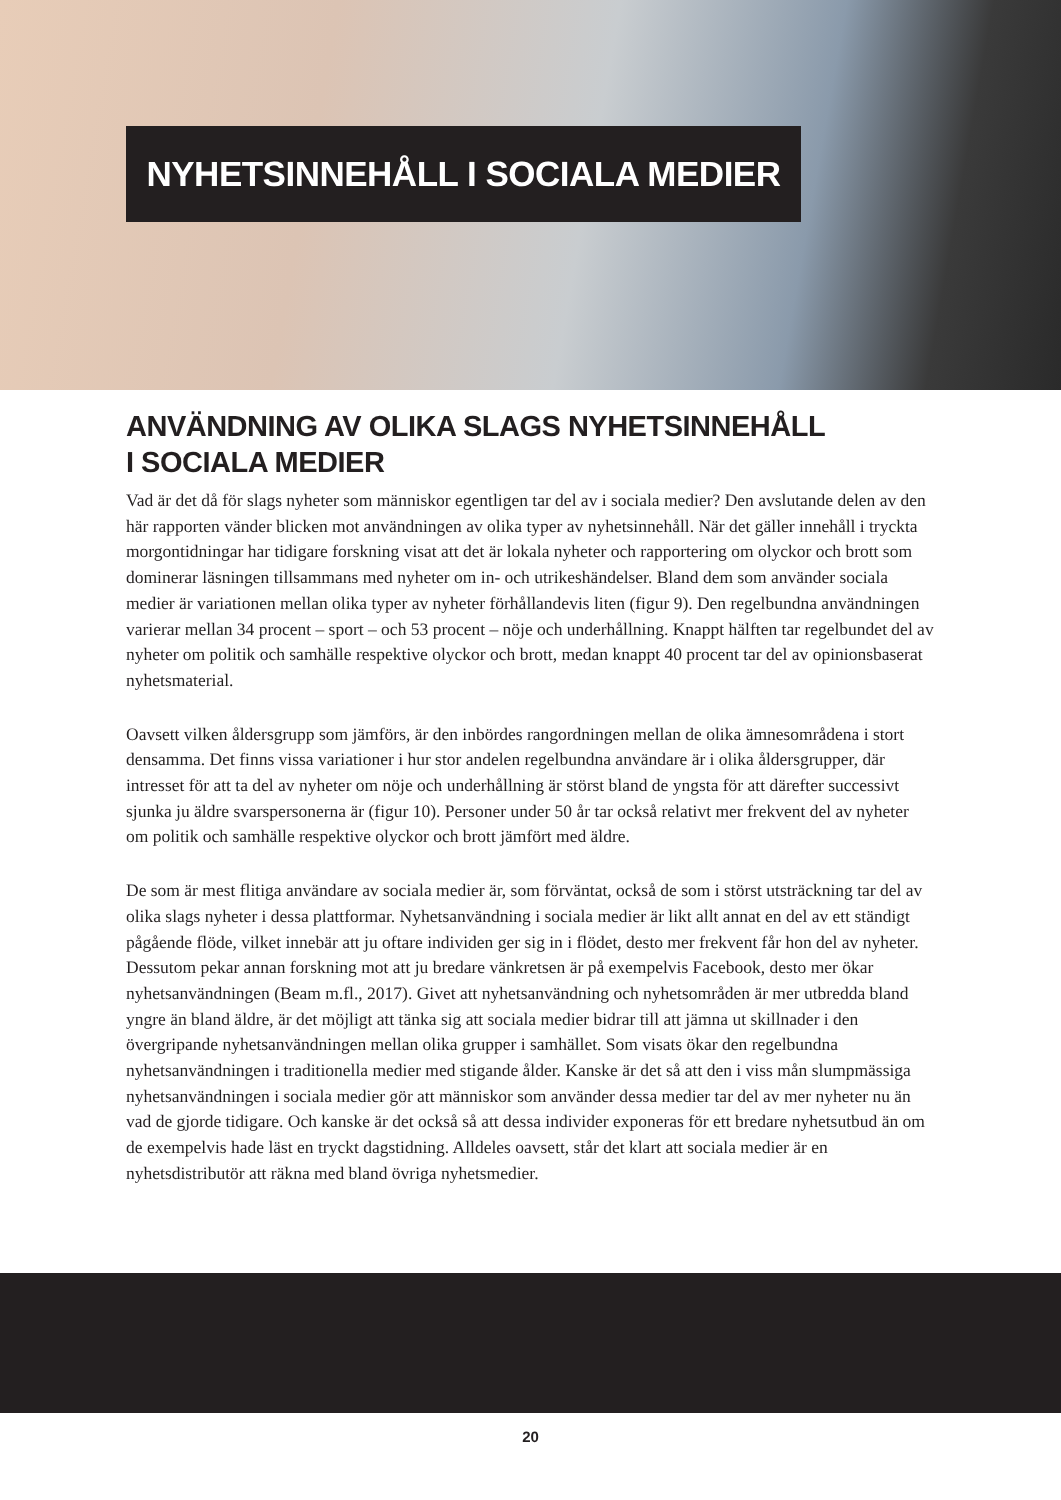NYHETSINNEHÅLL I SOCIALA MEDIER
ANVÄNDNING AV OLIKA SLAGS NYHETSINNEHÅLL
I SOCIALA MEDIER
Vad är det då för slags nyheter som människor egentligen tar del av i sociala medier? Den avslutande delen av den här rapporten vänder blicken mot användningen av olika typer av nyhetsinnehåll. När det gäller innehåll i tryckta morgontidningar har tidigare forskning visat att det är lokala nyheter och rapportering om olyckor och brott som dominerar läsningen tillsammans med nyheter om in- och utrikeshändelser. Bland dem som använder sociala medier är variationen mellan olika typer av nyheter förhållandevis liten (figur 9). Den regelbundna användningen varierar mellan 34 procent – sport – och 53 procent – nöje och underhållning. Knappt hälften tar regelbundet del av nyheter om politik och samhälle respektive olyckor och brott, medan knappt 40 procent tar del av opinionsbaserat nyhetsmaterial.
Oavsett vilken åldersgrupp som jämförs, är den inbördes rangordningen mellan de olika ämnesområdena i stort densamma. Det finns vissa variationer i hur stor andelen regelbundna användare är i olika åldersgrupper, där intresset för att ta del av nyheter om nöje och underhållning är störst bland de yngsta för att därefter successivt sjunka ju äldre svarspersonerna är (figur 10). Personer under 50 år tar också relativt mer frekvent del av nyheter om politik och samhälle respektive olyckor och brott jämfört med äldre.
De som är mest flitiga användare av sociala medier är, som förväntat, också de som i störst utsträckning tar del av olika slags nyheter i dessa plattformar. Nyhetsanvändning i sociala medier är likt allt annat en del av ett ständigt pågående flöde, vilket innebär att ju oftare individen ger sig in i flödet, desto mer frekvent får hon del av nyheter. Dessutom pekar annan forskning mot att ju bredare vänkretsen är på exempelvis Facebook, desto mer ökar nyhetsanvändningen (Beam m.fl., 2017). Givet att nyhetsanvändning och nyhetsområden är mer utbredda bland yngre än bland äldre, är det möjligt att tänka sig att sociala medier bidrar till att jämna ut skillnader i den övergripande nyhetsanvändningen mellan olika grupper i samhället. Som visats ökar den regelbundna nyhetsanvändningen i traditionella medier med stigande ålder. Kanske är det så att den i viss mån slumpmässiga nyhetsanvändningen i sociala medier gör att människor som använder dessa medier tar del av mer nyheter nu än vad de gjorde tidigare. Och kanske är det också så att dessa individer exponeras för ett bredare nyhetsutbud än om de exempelvis hade läst en tryckt dagstidning. Alldeles oavsett, står det klart att sociala medier är en nyhetsdistributör att räkna med bland övriga nyhetsmedier.
20